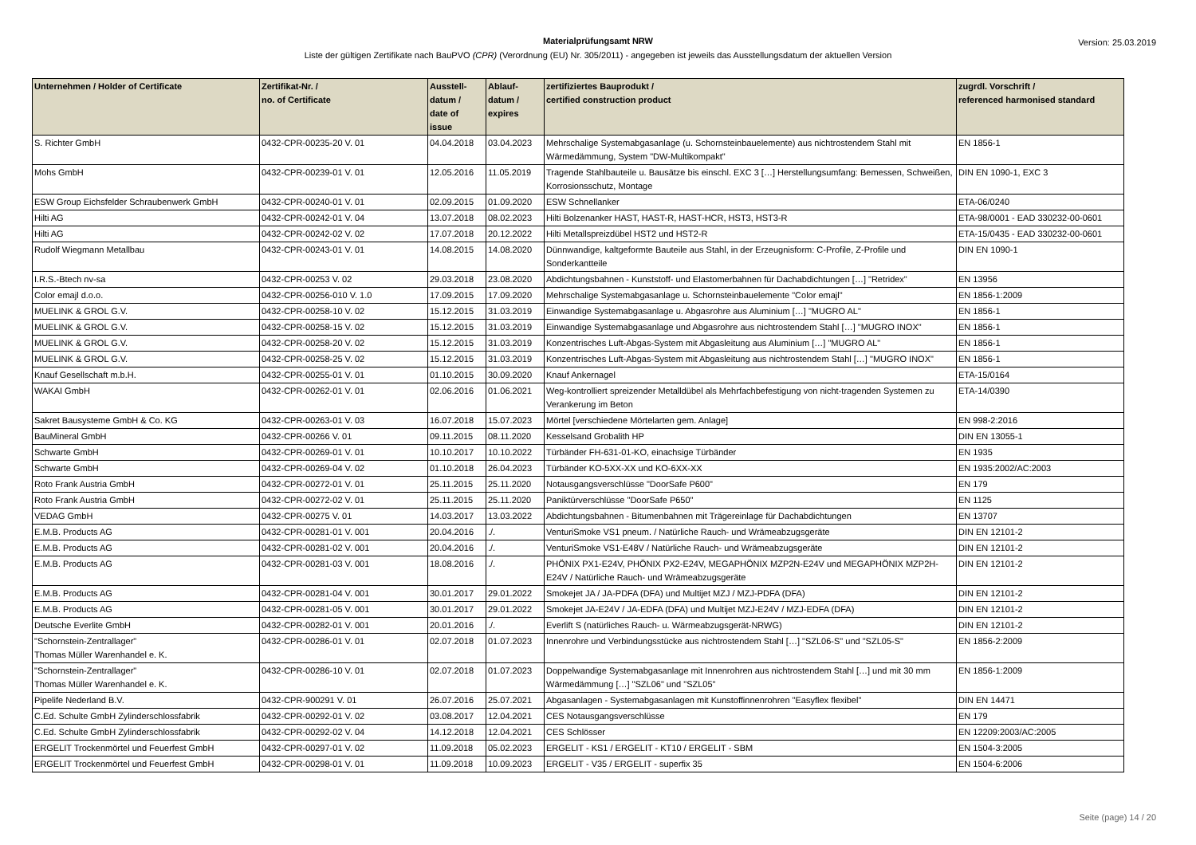Materialprüfungsamt NRW
Liste der gültigen Zertifikate nach BauPVO (CPR) (Verordnung (EU) Nr. 305/2011) - angegeben ist jeweils das Ausstellungsdatum der aktuellen Version
Version: 25.03.2019
| Unternehmen / Holder of Certificate | Zertifikat-Nr. / no. of Certificate | Ausstell- datum / date of issue | Ablauf- datum / expires | zertifiziertes Bauprodukt / certified construction product | zugrdl. Vorschrift / referenced harmonised standard |
| --- | --- | --- | --- | --- | --- |
| S. Richter GmbH | 0432-CPR-00235-20 V. 01 | 04.04.2018 | 03.04.2023 | Mehrschalige Systemabgasanlage (u. Schornsteinbauelemente) aus nichtrostendem Stahl mit Wärmedämmung, System "DW-Multikompakt" | EN 1856-1 |
| Mohs GmbH | 0432-CPR-00239-01 V. 01 | 12.05.2016 | 11.05.2019 | Tragende Stahlbauteile u. Bausätze bis einschl. EXC 3 […] Herstellungsumfang: Bemessen, Schweißen, Korrosionsschutz, Montage | DIN EN 1090-1, EXC 3 |
| ESW Group Eichsfelder Schraubenwerk GmbH | 0432-CPR-00240-01 V. 01 | 02.09.2015 | 01.09.2020 | ESW Schnellanker | ETA-06/0240 |
| Hilti AG | 0432-CPR-00242-01 V. 04 | 13.07.2018 | 08.02.2023 | Hilti Bolzenanker HAST, HAST-R, HAST-HCR, HST3, HST3-R | ETA-98/0001 - EAD 330232-00-0601 |
| Hilti AG | 0432-CPR-00242-02 V. 02 | 17.07.2018 | 20.12.2022 | Hilti Metallspreizdübel HST2 und HST2-R | ETA-15/0435 - EAD 330232-00-0601 |
| Rudolf Wiegmann Metallbau | 0432-CPR-00243-01 V. 01 | 14.08.2015 | 14.08.2020 | Dünnwandige, kaltgeformte Bauteile aus Stahl, in der Erzeugnisform: C-Profile, Z-Profile und Sonderkantteile | DIN EN 1090-1 |
| I.R.S.-Btech nv-sa | 0432-CPR-00253 V. 02 | 29.03.2018 | 23.08.2020 | Abdichtungsbahnen - Kunststoff- und Elastomerbahnen für Dachabdichtungen […] "Retridex" | EN 13956 |
| Color emajl d.o.o. | 0432-CPR-00256-010 V. 1.0 | 17.09.2015 | 17.09.2020 | Mehrschalige Systemabgasanlage u. Schornsteinbauelemente "Color emajl" | EN 1856-1:2009 |
| MUELINK & GROL G.V. | 0432-CPR-00258-10 V. 02 | 15.12.2015 | 31.03.2019 | Einwandige Systemabgasanlage u. Abgasrohre aus Aluminium […] "MUGRO AL" | EN 1856-1 |
| MUELINK & GROL G.V. | 0432-CPR-00258-15 V. 02 | 15.12.2015 | 31.03.2019 | Einwandige Systemabgasanlage und Abgasrohre aus nichtrostendem Stahl […] "MUGRO INOX" | EN 1856-1 |
| MUELINK & GROL G.V. | 0432-CPR-00258-20 V. 02 | 15.12.2015 | 31.03.2019 | Konzentrisches Luft-Abgas-System mit Abgasleitung aus Aluminium […] "MUGRO AL" | EN 1856-1 |
| MUELINK & GROL G.V. | 0432-CPR-00258-25 V. 02 | 15.12.2015 | 31.03.2019 | Konzentrisches Luft-Abgas-System mit Abgasleitung aus nichtrostendem Stahl […] "MUGRO INOX" | EN 1856-1 |
| Knauf Gesellschaft m.b.H. | 0432-CPR-00255-01 V. 01 | 01.10.2015 | 30.09.2020 | Knauf Ankernagel | ETA-15/0164 |
| WAKAI GmbH | 0432-CPR-00262-01 V. 01 | 02.06.2016 | 01.06.2021 | Weg-kontrolliert spreizender Metalldübel als Mehrfachbefestigung von nicht-tragenden Systemen zu Verankerung im Beton | ETA-14/0390 |
| Sakret Bausysteme GmbH & Co. KG | 0432-CPR-00263-01 V. 03 | 16.07.2018 | 15.07.2023 | Mörtel [verschiedene Mörtelarten gem. Anlage] | EN 998-2:2016 |
| BauMineral GmbH | 0432-CPR-00266 V. 01 | 09.11.2015 | 08.11.2020 | Kesselsand Grobalith HP | DIN EN 13055-1 |
| Schwarte GmbH | 0432-CPR-00269-01 V. 01 | 10.10.2017 | 10.10.2022 | Türbänder FH-631-01-KO, einachsige Türbänder | EN 1935 |
| Schwarte GmbH | 0432-CPR-00269-04 V. 02 | 01.10.2018 | 26.04.2023 | Türbänder KO-5XX-XX und KO-6XX-XX | EN 1935:2002/AC:2003 |
| Roto Frank Austria GmbH | 0432-CPR-00272-01 V. 01 | 25.11.2015 | 25.11.2020 | Notausgangsverschlüsse "DoorSafe P600" | EN 179 |
| Roto Frank Austria GmbH | 0432-CPR-00272-02 V. 01 | 25.11.2015 | 25.11.2020 | Paniktürverschlüsse "DoorSafe P650" | EN 1125 |
| VEDAG GmbH | 0432-CPR-00275 V. 01 | 14.03.2017 | 13.03.2022 | Abdichtungsbahnen - Bitumenbahnen mit Trägereinlage für Dachabdichtungen | EN 13707 |
| E.M.B. Products AG | 0432-CPR-00281-01 V. 001 | 20.04.2016 | ./. | VenturiSmoke VS1 pneum. / Natürliche Rauch- und Wrämeabzugsgeräte | DIN EN 12101-2 |
| E.M.B. Products AG | 0432-CPR-00281-02 V. 001 | 20.04.2016 | ./. | VenturiSmoke VS1-E48V / Natürliche Rauch- und Wrämeabzugsgeräte | DIN EN 12101-2 |
| E.M.B. Products AG | 0432-CPR-00281-03 V. 001 | 18.08.2016 | ./. | PHÖNIX PX1-E24V, PHÖNIX PX2-E24V, MEGAPHÖNIX MZP2N-E24V und MEGAPHÖNIX MZP2H-E24V / Natürliche Rauch- und Wrämeabzugsgeräte | DIN EN 12101-2 |
| E.M.B. Products AG | 0432-CPR-00281-04 V. 001 | 30.01.2017 | 29.01.2022 | Smokejet JA / JA-PDFA (DFA) und Multijet MZJ / MZJ-PDFA (DFA) | DIN EN 12101-2 |
| E.M.B. Products AG | 0432-CPR-00281-05 V. 001 | 30.01.2017 | 29.01.2022 | Smokejet JA-E24V / JA-EDFA (DFA) und Multijet MZJ-E24V / MZJ-EDFA (DFA) | DIN EN 12101-2 |
| Deutsche Everlite GmbH | 0432-CPR-00282-01 V. 001 | 20.01.2016 | ./. | Everlift S (natürliches Rauch- u. Wärmeabzugsgerät-NRWG) | DIN EN 12101-2 |
| "Schornstein-Zentrallager" Thomas Müller Warenhandel e. K. | 0432-CPR-00286-01 V. 01 | 02.07.2018 | 01.07.2023 | Innenrohre und Verbindungsstücke aus nichtrostendem Stahl […] "SZL06-S" und "SZL05-S" | EN 1856-2:2009 |
| "Schornstein-Zentrallager" Thomas Müller Warenhandel e. K. | 0432-CPR-00286-10 V. 01 | 02.07.2018 | 01.07.2023 | Doppelwandige Systemabgasanlage mit Innenrohren aus nichtrostendem Stahl […] und mit 30 mm Wärmedämmung […] "SZL06" und "SZL05" | EN 1856-1:2009 |
| Pipelife Nederland B.V. | 0432-CPR-900291 V. 01 | 26.07.2016 | 25.07.2021 | Abgasanlagen - Systemabgasanlagen mit Kunstoffinnenrohren "Easyflex flexibel" | DIN EN 14471 |
| C.Ed. Schulte GmbH Zylinderschlossfabrik | 0432-CPR-00292-01 V. 02 | 03.08.2017 | 12.04.2021 | CES Notausgangsverschlüsse | EN 179 |
| C.Ed. Schulte GmbH Zylinderschlossfabrik | 0432-CPR-00292-02 V. 04 | 14.12.2018 | 12.04.2021 | CES Schlösser | EN 12209:2003/AC:2005 |
| ERGELIT Trockenmörtel und Feuerfest GmbH | 0432-CPR-00297-01 V. 02 | 11.09.2018 | 05.02.2023 | ERGELIT - KS1 / ERGELIT - KT10 / ERGELIT - SBM | EN 1504-3:2005 |
| ERGELIT Trockenmörtel und Feuerfest GmbH | 0432-CPR-00298-01 V. 01 | 11.09.2018 | 10.09.2023 | ERGELIT - V35 / ERGELIT - superfix 35 | EN 1504-6:2006 |
Seite (page) 14 / 20